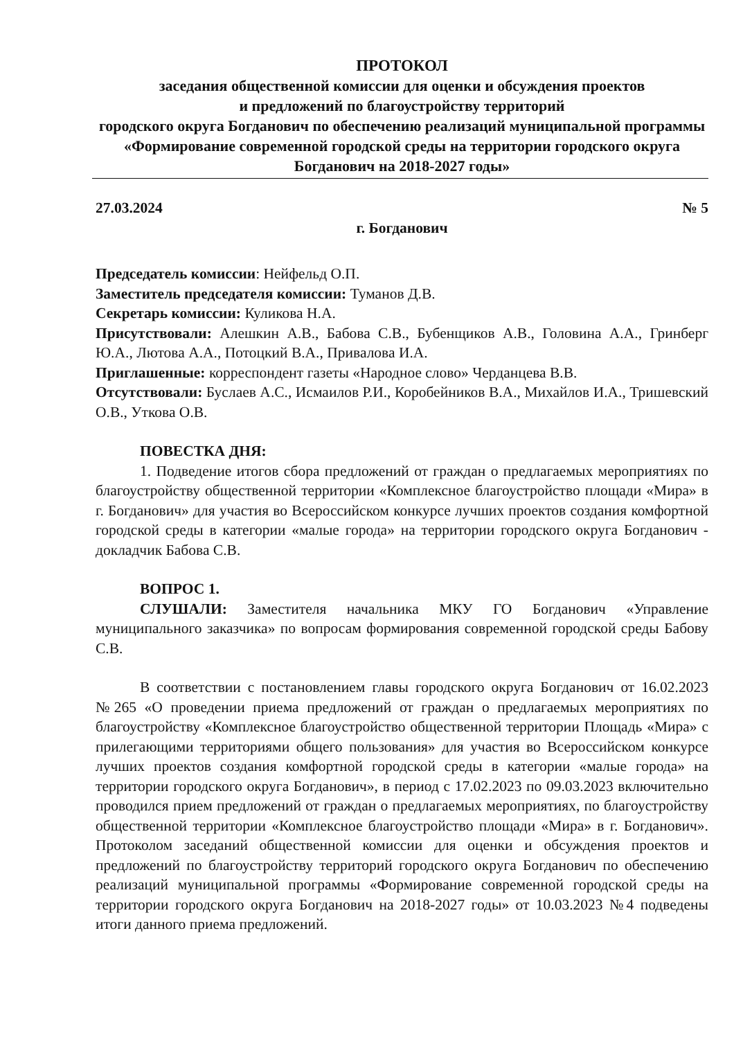ПРОТОКОЛ
заседания общественной комиссии для оценки и обсуждения проектов
и предложений по благоустройству территорий
городского округа Богданович по обеспечению реализаций муниципальной программы «Формирование современной городской среды на территории городского округа Богданович на 2018-2027 годы»
27.03.2024 № 5
г. Богданович
Председатель комиссии: Нейфельд О.П.
Заместитель председателя комиссии: Туманов Д.В.
Секретарь комиссии: Куликова Н.А.
Присутствовали: Алешкин А.В., Бабова С.В., Бубенщиков А.В., Головина А.А., Гринберг Ю.А., Лютова А.А., Потоцкий В.А., Привалова И.А.
Приглашенные: корреспондент газеты «Народное слово» Черданцева В.В.
Отсутствовали: Буслаев А.С., Исмаилов Р.И., Коробейников В.А., Михайлов И.А., Тришевский О.В., Уткова О.В.
ПОВЕСТКА ДНЯ:
1. Подведение итогов сбора предложений от граждан о предлагаемых мероприятиях по благоустройству общественной территории «Комплексное благоустройство площади «Мира» в г. Богданович» для участия во Всероссийском конкурсе лучших проектов создания комфортной городской среды в категории «малые города» на территории городского округа Богданович - докладчик Бабова С.В.
ВОПРОС 1.
СЛУШАЛИ: Заместителя начальника МКУ ГО Богданович «Управление муниципального заказчика» по вопросам формирования современной городской среды Бабову С.В.
В соответствии с постановлением главы городского округа Богданович от 16.02.2023 №265 «О проведении приема предложений от граждан о предлагаемых мероприятиях по благоустройству «Комплексное благоустройство общественной территории Площадь «Мира» с прилегающими территориями общего пользования» для участия во Всероссийском конкурсе лучших проектов создания комфортной городской среды в категории «малые города» на территории городского округа Богданович», в период с 17.02.2023 по 09.03.2023 включительно проводился прием предложений от граждан о предлагаемых мероприятиях, по благоустройству общественной территории «Комплексное благоустройство площади «Мира» в г. Богданович». Протоколом заседаний общественной комиссии для оценки и обсуждения проектов и предложений по благоустройству территорий городского округа Богданович по обеспечению реализаций муниципальной программы «Формирование современной городской среды на территории городского округа Богданович на 2018-2027 годы» от 10.03.2023 №4 подведены итоги данного приема предложений.